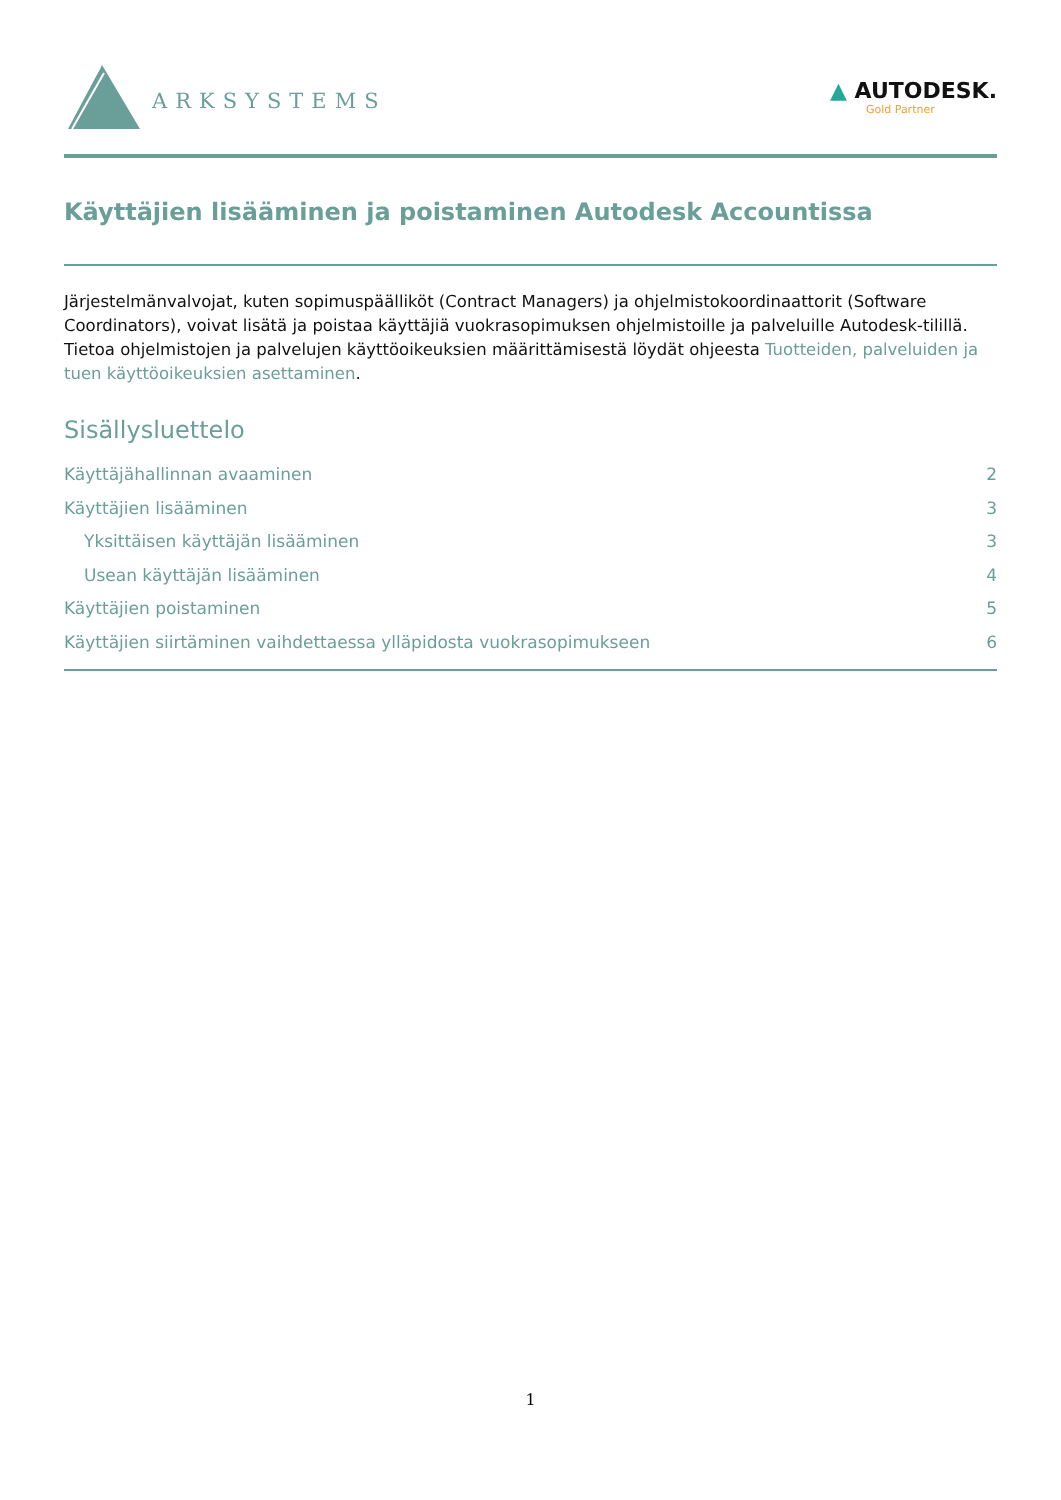ARKSYSTEMS
▲ AUTODESK.
Gold Partner
Käyttäjien lisääminen ja poistaminen Autodesk Accountissa
Järjestelmänvalvojat, kuten sopimuspäälliköt (Contract Managers) ja ohjelmistokoordinaattorit (Software Coordinators), voivat lisätä ja poistaa käyttäjiä vuokrasopimuksen ohjelmistoille ja palveluille Autodesk-tilillä. Tietoa ohjelmistojen ja palvelujen käyttöoikeuksien määrittämisestä löydät ohjeesta Tuotteiden, palveluiden ja tuen käyttöoikeuksien asettaminen.
Sisällysluettelo
Käyttäjähallinnan avaaminen 2
Käyttäjien lisääminen 3
Yksittäisen käyttäjän lisääminen 3
Usean käyttäjän lisääminen 4
Käyttäjien poistaminen 5
Käyttäjien siirtäminen vaihdettaessa ylläpidosta vuokrasopimukseen 6
1